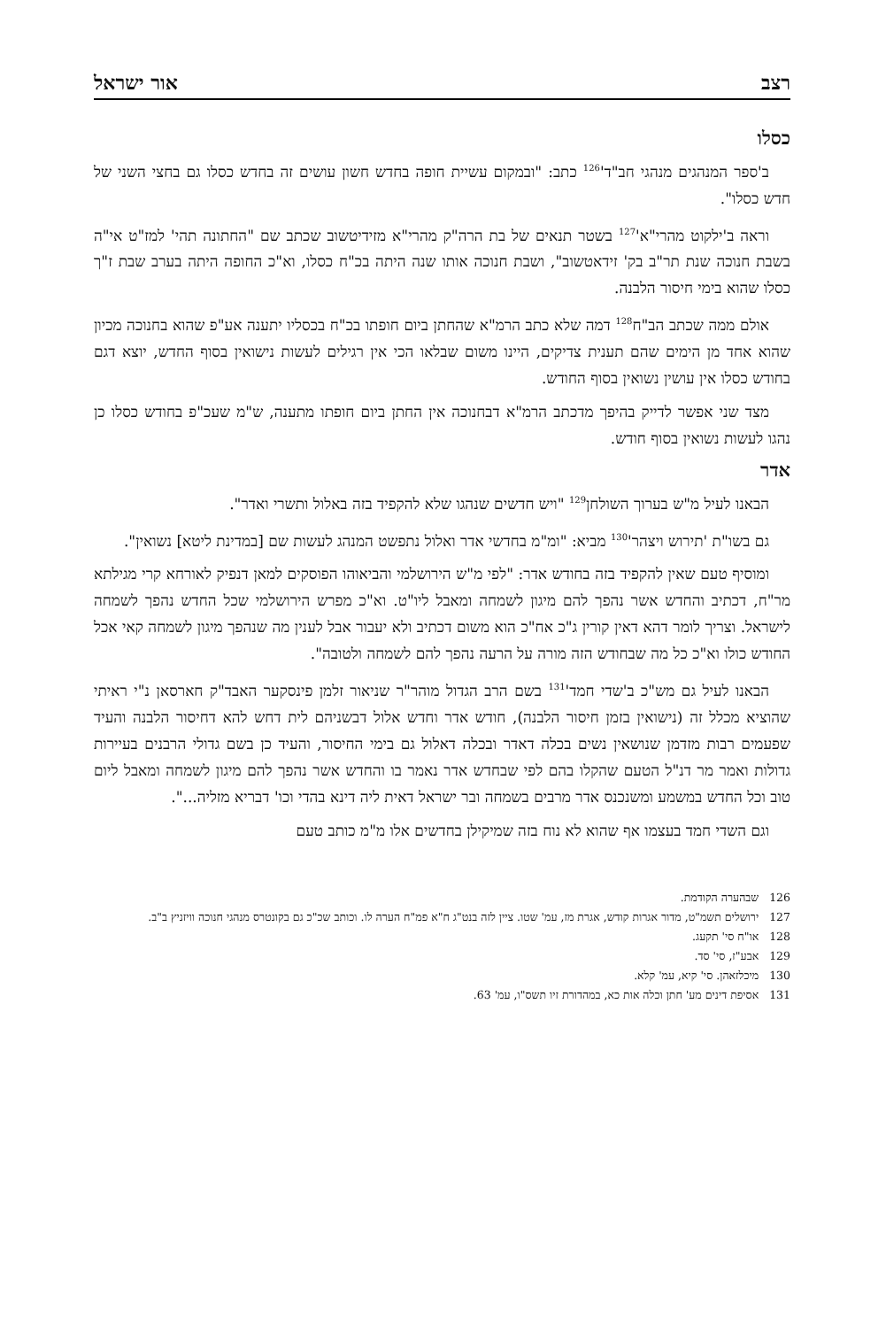רצב אור ישראל
כסלו
ב'ספר המנהגים מנהגי חב"ד'<sup>126</sup> כתב: "ובמקום עשיית חופה בחדש חשון עושים זה בחדש כסלו גם בחצי השני של חדש כסלו".
וראה ב'ילקוט מהרי"א'<sup>127</sup> בשטר תנאים של בת הרה"ק מהרי"א מזידיטשוב שכתב שם "החתונה תהי' למז"ט אי"ה בשבת חנוכה שנת תר"ב בק' זידאטשוב", ושבת חנוכה אותו שנה היתה בכ"ח כסלו, וא"כ החופה היתה בערב שבת ז"ך כסלו שהוא בימי חיסור הלבנה.
אולם ממה שכתב הב"ח<sup>128</sup> דמה שלא כתב הרמ"א שהחתן ביום חופתו בכ"ח בכסליו יתענה אע"פ שהוא בחנוכה מכיון שהוא אחד מן הימים שהם תענית צדיקים, היינו משום שבלאו הכי אין רגילים לעשות נישואין בסוף החדש, יוצא דגם בחודש כסלו אין עושין נשואין בסוף החודש.
מצד שני אפשר לדייק בהיפך מדכתב הרמ"א דבחנוכה אין החתן ביום חופתו מתענה, ש"מ שעכ"פ בחודש כסלו כן נהגו לעשות נשואין בסוף חודש.
אדר
הבאנו לעיל מ"ש בערוך השולחן<sup>129</sup> "ויש חדשים שנהגו שלא להקפיד בזה באלול ותשרי ואדר".
גם בשו"ת 'תירוש ויצהר'<sup>130</sup> מביא: "ומ"מ בחדשי אדר ואלול נתפשט המנהג לעשות שם [במדינת ליטא] נשואין".
ומוסיף טעם שאין להקפיד בזה בחודש אדר: "לפי מ"ש הירושלמי והביאוהו הפוסקים למאן דנפיק לאורחא קרי מגילתא מר"ח, דכתיב והחדש אשר נהפך להם מיגון לשמחה ומאבל ליו"ט. וא"כ מפרש הירושלמי שכל החדש נהפך לשמחה לישראל. וצריך לומר דהא דאין קורין ג"כ אח"כ הוא משום דכתיב ולא יעבור אבל לענין מה שנהפך מיגון לשמחה קאי אכל החודש כולו וא"כ כל מה שבחודש הזה מורה על הרעה נהפך להם לשמחה ולטובה".
הבאנו לעיל גם מש"כ ב'שדי חמד'<sup>131</sup> בשם הרב הגדול מוהר"ר שניאור זלמן פינסקער האבד"ק חארסאן נ"י ראיתי שהוציא מכלל זה (נישואין בזמן חיסור הלבנה), חודש אדר וחדש אלול דבשניהם לית דחש להא דחיסור הלבנה והעיד שפעמים רבות מזדמן שנושאין נשים בכלה דאדר ובכלה דאלול גם בימי החיסור, והעיד כן בשם גדולי הרבנים בעיירות גדולות ואמר מר דנ"ל הטעם שהקלו בהם לפי שבחדש אדר נאמר בו והחדש אשר נהפך להם מיגון לשמחה ומאבל ליום טוב וכל החדש במשמע ומשנכנס אדר מרבים בשמחה ובר ישראל דאית ליה דינא בהדי וכו' דבריא מזליה...".
וגם השדי חמד בעצמו אף שהוא לא נוח בזה שמיקילן בחדשים אלו מ"מ כותב טעם
126 שבהערה הקודמת.
127 ירושלים תשמ"ט, מדור אגרות קודש, אגרת מז, עמ' שטו. ציין לזה בנט"ג ח"א פמ"ח הערה לו. וכותב שכ"כ גם בקונטרס מנהגי חנוכה וויזניץ ב"ב.
128 או"ח סי' תקעג.
129 אבע"ז, סי' סד.
130 מיכלזאהן. סי' קיא, עמ' קלא.
131 אסיפת דינים מע' חתן וכלה אות כא, במהדורת זיו תשס"ו, עמ' 63.